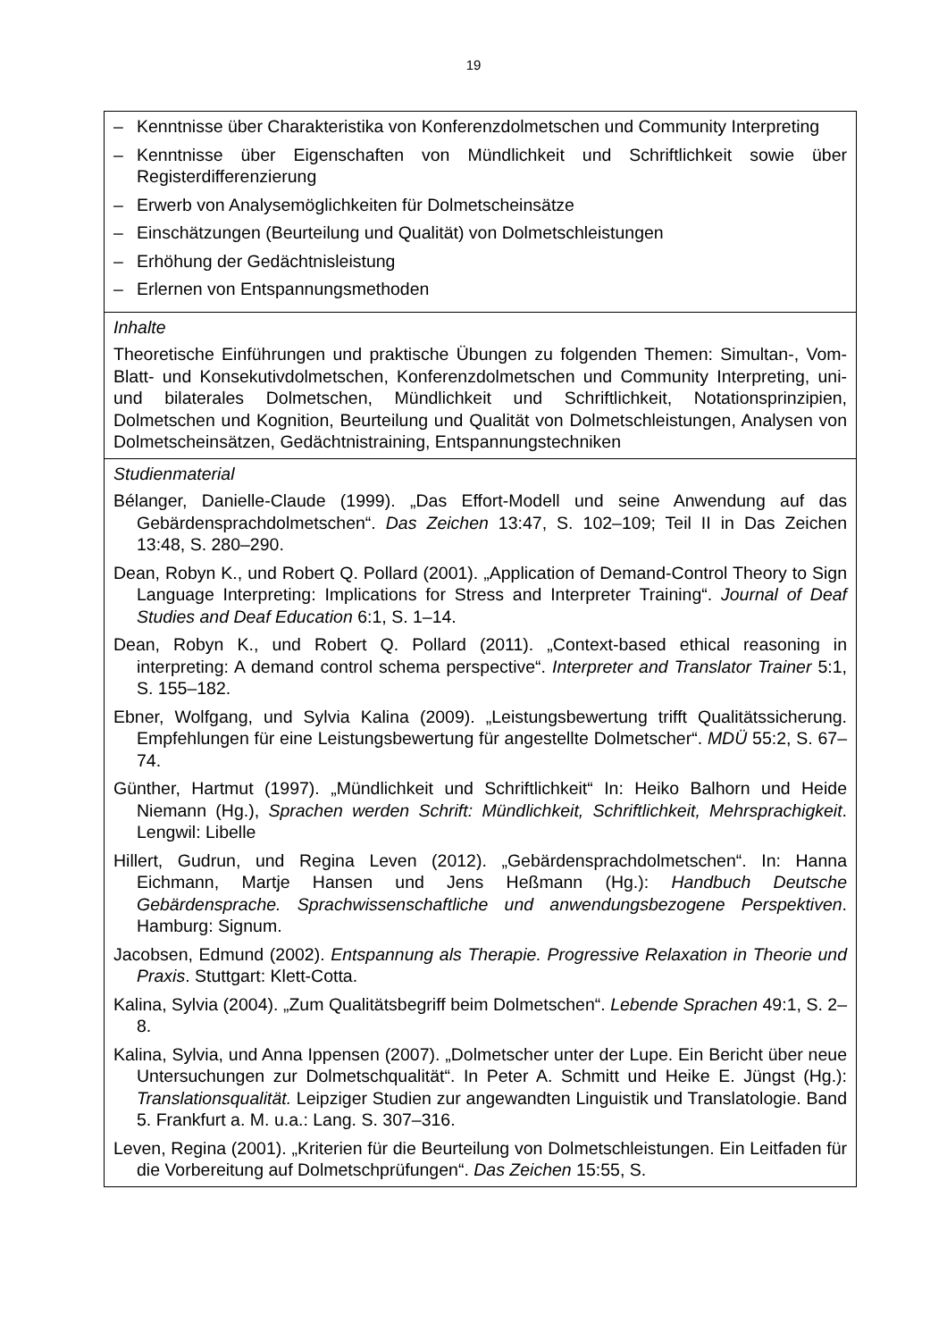19
| – Kenntnisse über Charakteristika von Konferenzdolmetschen und Community Interpreting – Kenntnisse über Eigenschaften von Mündlichkeit und Schriftlichkeit sowie über Registerdifferenzierung – Erwerb von Analysemöglichkeiten für Dolmetscheinsätze – Einschätzungen (Beurteilung und Qualität) von Dolmetschleistungen – Erhöhung der Gedächtnisleistung – Erlernen von Entspannungsmethoden |
| Inhalte Theoretische Einführungen und praktische Übungen zu folgenden Themen: Simultan-, Vom-Blatt- und Konsekutivdolmetschen, Konferenzdolmetschen und Community Interpreting, uni- und bilaterales Dolmetschen, Mündlichkeit und Schriftlichkeit, Notationsprinzipien, Dolmetschen und Kognition, Beurteilung und Qualität von Dolmetschleistungen, Analysen von Dolmetscheinsätzen, Gedächtnistraining, Entspannungstechniken |
| Studienmaterial Bélanger, Danielle-Claude (1999). „Das Effort-Modell und seine Anwendung auf das Gebärdensprachdolmetschen“. Das Zeichen 13:47, S. 102–109; Teil II in Das Zeichen 13:48, S. 280–290. Dean, Robyn K., und Robert Q. Pollard (2001). „Application of Demand-Control Theory to Sign Language Interpreting: Implications for Stress and Interpreter Training“. Journal of Deaf Studies and Deaf Education 6:1, S. 1–14. Dean, Robyn K., und Robert Q. Pollard (2011). „Context-based ethical reasoning in interpreting: A demand control schema perspective“. Interpreter and Translator Trainer 5:1, S. 155–182. Ebner, Wolfgang, und Sylvia Kalina (2009). „Leistungsbewertung trifft Qualitätssicherung. Empfehlungen für eine Leistungsbewertung für angestellte Dolmetscher“. MDÜ 55:2, S. 67–74. Günther, Hartmut (1997). „Mündlichkeit und Schriftlichkeit“ In: Heiko Balhorn und Heide Niemann (Hg.), Sprachen werden Schrift: Mündlichkeit, Schriftlichkeit, Mehrsprachigkeit . Lengwil: Libelle Hillert, Gudrun, und Regina Leven (2012). „Gebärdensprachdolmetschen“. In: Hanna Eichmann, Martje Hansen und Jens Heßmann (Hg.): Handbuch Deutsche Gebärdensprache. Sprachwissenschaftliche und anwendungsbezogene Perspektiven . Hamburg: Signum. Jacobsen, Edmund (2002). Entspannung als Therapie. Progressive Relaxation in Theorie und Praxis . Stuttgart: Klett-Cotta. Kalina, Sylvia (2004). „Zum Qualitätsbegriff beim Dolmetschen“. Lebende Sprachen 49:1, S. 2–8. Kalina, Sylvia, und Anna Ippensen (2007). „Dolmetscher unter der Lupe. Ein Bericht über neue Untersuchungen zur Dolmetschqualität“. In Peter A. Schmitt und Heike E. Jüngst (Hg.): Translationsqualität. Leipziger Studien zur angewandten Linguistik und Translatologie. Band 5. Frankfurt a. M. u.a.: Lang. S. 307–316. Leven, Regina (2001). „Kriterien für die Beurteilung von Dolmetschleistungen. Ein Leitfaden für die Vorbereitung auf Dolmetschprüfungen“. Das Zeichen 15:55, S. |